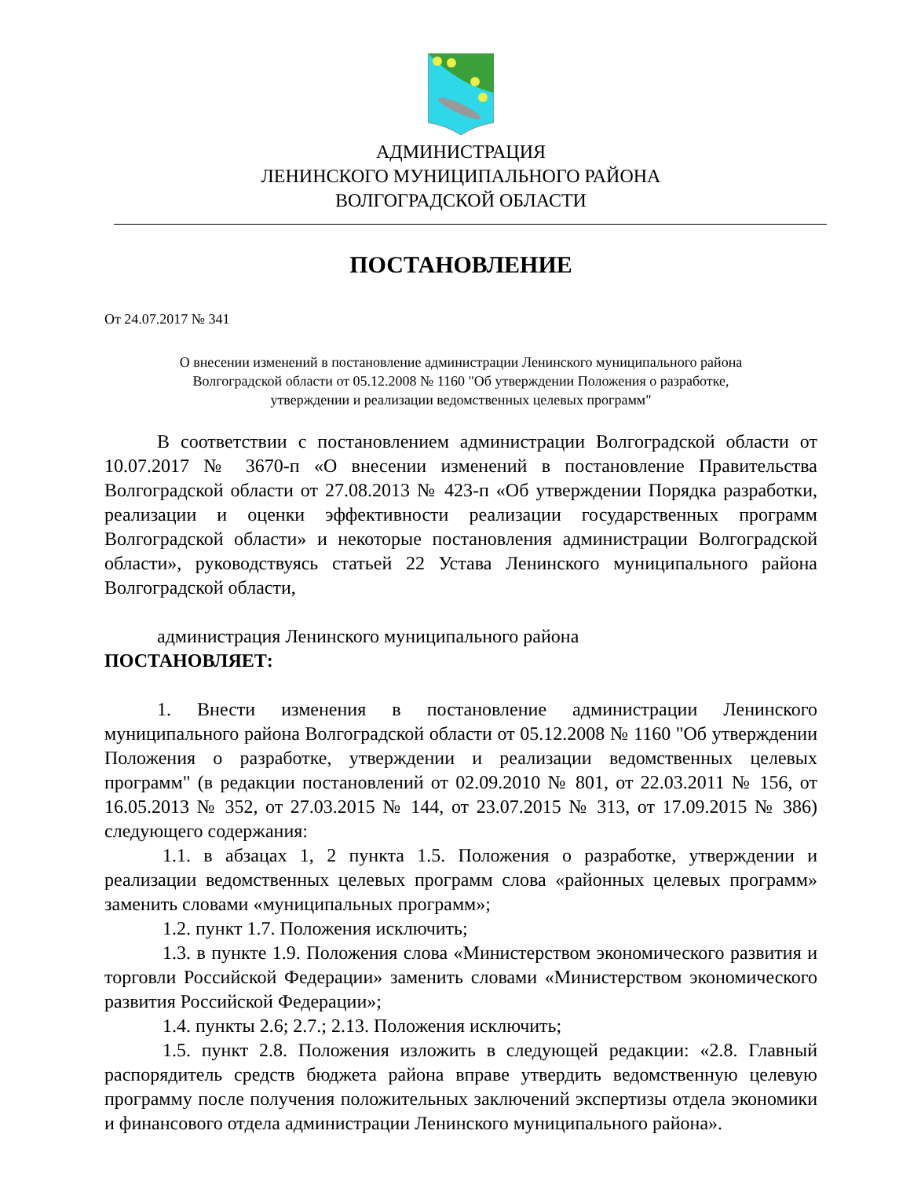АДМИНИСТРАЦИЯ
ЛЕНИНСКОГО МУНИЦИПАЛЬНОГО РАЙОНА
ВОЛГОГРАДСКОЙ ОБЛАСТИ
ПОСТАНОВЛЕНИЕ
От 24.07.2017 № 341
О внесении изменений в постановление администрации Ленинского муниципального района
Волгоградской области от 05.12.2008 № 1160 "Об утверждении Положения о разработке,
утверждении и реализации ведомственных целевых программ"
В соответствии с постановлением администрации Волгоградской области от 10.07.2017 № 3670-п «О внесении изменений в постановление Правительства Волгоградской области от 27.08.2013 № 423-п «Об утверждении Порядка разработки, реализации и оценки эффективности реализации государственных программ Волгоградской области» и некоторые постановления администрации Волгоградской области», руководствуясь статьей 22 Устава Ленинского муниципального района Волгоградской области,
администрация Ленинского муниципального района
ПОСТАНОВЛЯЕТ:
1. Внести изменения в постановление администрации Ленинского муниципального района Волгоградской области от 05.12.2008 № 1160 "Об утверждении Положения о разработке, утверждении и реализации ведомственных целевых программ" (в редакции постановлений от 02.09.2010 № 801, от 22.03.2011 № 156, от 16.05.2013 № 352, от 27.03.2015 № 144, от 23.07.2015 № 313, от 17.09.2015 № 386) следующего содержания:
1.1. в абзацах 1, 2 пункта 1.5. Положения о разработке, утверждении и реализации ведомственных целевых программ слова «районных целевых программ» заменить словами «муниципальных программ»;
1.2. пункт 1.7. Положения исключить;
1.3. в пункте 1.9. Положения слова «Министерством экономического развития и торговли Российской Федерации» заменить словами «Министерством экономического развития Российской Федерации»;
1.4. пункты 2.6; 2.7.; 2.13. Положения исключить;
1.5. пункт 2.8. Положения изложить в следующей редакции: «2.8. Главный распорядитель средств бюджета района вправе утвердить ведомственную целевую программу после получения положительных заключений экспертизы отдела экономики и финансового отдела администрации Ленинского муниципального района».